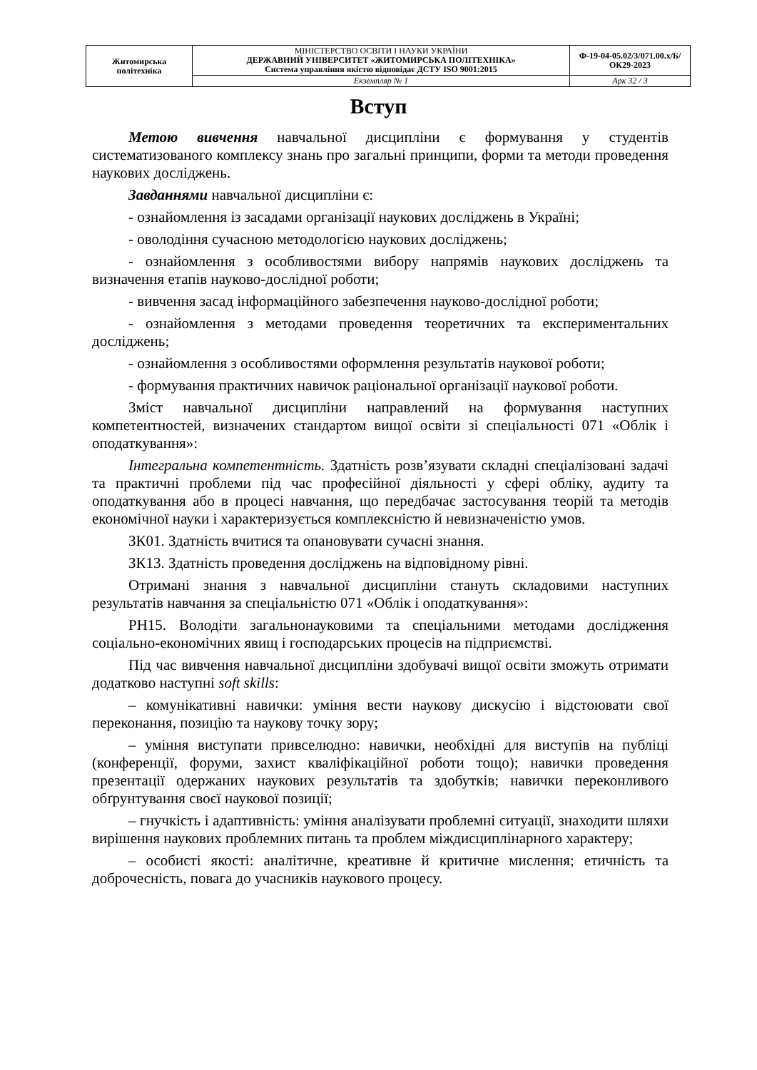| Житомирська політехніка | МІНІСТЕРСТВО ОСВІТИ І НАУКИ УКРАЇНИ ДЕРЖАВНИЙ УНІВЕРСИТЕТ «ЖИТОМИРСЬКА ПОЛІТЕХНІКА» Система управління якістю відповідає ДСТУ ISO 9001:2015 | Ф-19-04-05.02/3/071.00.х/Б/ОК29-2023 |
| | Екземпляр № 1 | Арк 32 / 3 |
Вступ
Метою вивчення навчальної дисципліни є формування у студентів систематизованого комплексу знань про загальні принципи, форми та методи проведення наукових досліджень.
Завданнями навчальної дисципліни є:
- ознайомлення із засадами організації наукових досліджень в Україні;
- оволодіння сучасною методологією наукових досліджень;
- ознайомлення з особливостями вибору напрямів наукових досліджень та визначення етапів науково-дослідної роботи;
- вивчення засад інформаційного забезпечення науково-дослідної роботи;
- ознайомлення з методами проведення теоретичних та експериментальних досліджень;
- ознайомлення з особливостями оформлення результатів наукової роботи;
- формування практичних навичок раціональної організації наукової роботи.
Зміст навчальної дисципліни направлений на формування наступних компетентностей, визначених стандартом вищої освіти зі спеціальності 071 «Облік і оподаткування»:
Інтегральна компетентність. Здатність розв’язувати складні спеціалізовані задачі та практичні проблеми під час професійної діяльності у сфері обліку, аудиту та оподаткування або в процесі навчання, що передбачає застосування теорій та методів економічної науки і характеризується комплексністю й невизначеністю умов.
ЗК01. Здатність вчитися та опановувати сучасні знання.
ЗК13. Здатність проведення досліджень на відповідному рівні.
Отримані знання з навчальної дисципліни стануть складовими наступних результатів навчання за спеціальністю 071 «Облік і оподаткування»:
РН15. Володіти загальнонауковими та спеціальними методами дослідження соціально-економічних явищ і господарських процесів на підприємстві.
Під час вивчення навчальної дисципліни здобувачі вищої освіти зможуть отримати додатково наступні soft skills:
– комунікативні навички: уміння вести наукову дискусію і відстоювати свої переконання, позицію та наукову точку зору;
– уміння виступати привселюдно: навички, необхідні для виступів на публіці (конференції, форуми, захист кваліфікаційної роботи тощо); навички проведення презентації одержаних наукових результатів та здобутків; навички переконливого обґрунтування своєї наукової позиції;
– гнучкість і адаптивність: уміння аналізувати проблемні ситуації, знаходити шляхи вирішення наукових проблемних питань та проблем міждисциплінарного характеру;
– особисті якості: аналітичне, креативне й критичне мислення; етичність та доброчесність, повага до учасників наукового процесу.